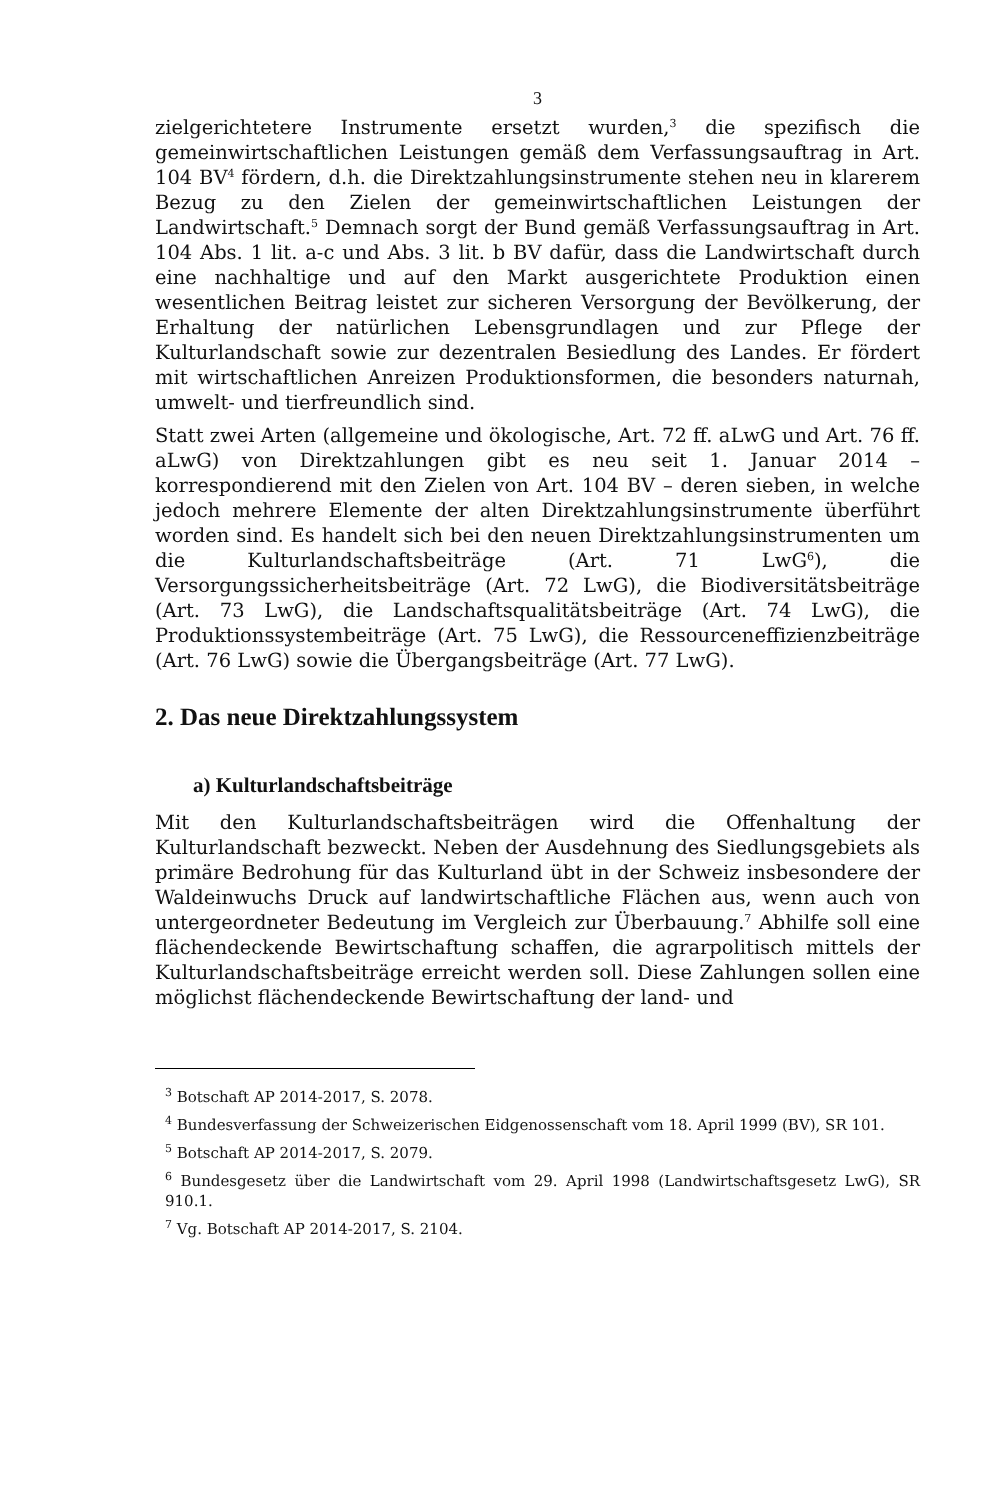3
zielgerichtetere Instrumente ersetzt wurden,<sup>3</sup> die spezifisch die gemeinwirtschaftlichen Leistungen gemäß dem Verfassungsauftrag in Art. 104 BV<sup>4</sup> fördern, d.h. die Direktzahlungsinstrumente stehen neu in klarerem Bezug zu den Zielen der gemeinwirtschaftlichen Leistungen der Landwirtschaft.<sup>5</sup> Demnach sorgt der Bund gemäß Verfassungsauftrag in Art. 104 Abs. 1 lit. a-c und Abs. 3 lit. b BV dafür, dass die Landwirtschaft durch eine nachhaltige und auf den Markt ausgerichtete Produktion einen wesentlichen Beitrag leistet zur sicheren Versorgung der Bevölkerung, der Erhaltung der natürlichen Lebensgrundlagen und zur Pflege der Kulturlandschaft sowie zur dezentralen Besiedlung des Landes. Er fördert mit wirtschaftlichen Anreizen Produktionsformen, die besonders naturnah, umwelt- und tierfreundlich sind.
Statt zwei Arten (allgemeine und ökologische, Art. 72 ff. aLwG und Art. 76 ff. aLwG) von Direktzahlungen gibt es neu seit 1. Januar 2014 – korrespondierend mit den Zielen von Art. 104 BV – deren sieben, in welche jedoch mehrere Elemente der alten Direktzahlungsinstrumente überführt worden sind. Es handelt sich bei den neuen Direktzahlungsinstrumenten um die Kulturlandschaftsbeiträge (Art. 71 LwG<sup>6</sup>), die Versorgungssicherheitsbeiträge (Art. 72 LwG), die Biodiversitätsbeiträge (Art. 73 LwG), die Landschaftsqualitätsbeiträge (Art. 74 LwG), die Produktionssystembeiträge (Art. 75 LwG), die Ressourceneffizienzbeiträge (Art. 76 LwG) sowie die Übergangsbeiträge (Art. 77 LwG).
2. Das neue Direktzahlungssystem
a) Kulturlandschaftsbeiträge
Mit den Kulturlandschaftsbeiträgen wird die Offenhaltung der Kulturlandschaft bezweckt. Neben der Ausdehnung des Siedlungsgebiets als primäre Bedrohung für das Kulturland übt in der Schweiz insbesondere der Waldeinwuchs Druck auf landwirtschaftliche Flächen aus, wenn auch von untergeordneter Bedeutung im Vergleich zur Überbauung.<sup>7</sup> Abhilfe soll eine flächendeckende Bewirtschaftung schaffen, die agrarpolitisch mittels der Kulturlandschaftsbeiträge erreicht werden soll. Diese Zahlungen sollen eine möglichst flächendeckende Bewirtschaftung der land- und
<sup>3</sup> Botschaft AP 2014-2017, S. 2078.
<sup>4</sup> Bundesverfassung der Schweizerischen Eidgenossenschaft vom 18. April 1999 (BV), SR 101.
<sup>5</sup> Botschaft AP 2014-2017, S. 2079.
<sup>6</sup> Bundesgesetz über die Landwirtschaft vom 29. April 1998 (Landwirtschaftsgesetz LwG), SR 910.1.
<sup>7</sup> Vg. Botschaft AP 2014-2017, S. 2104.